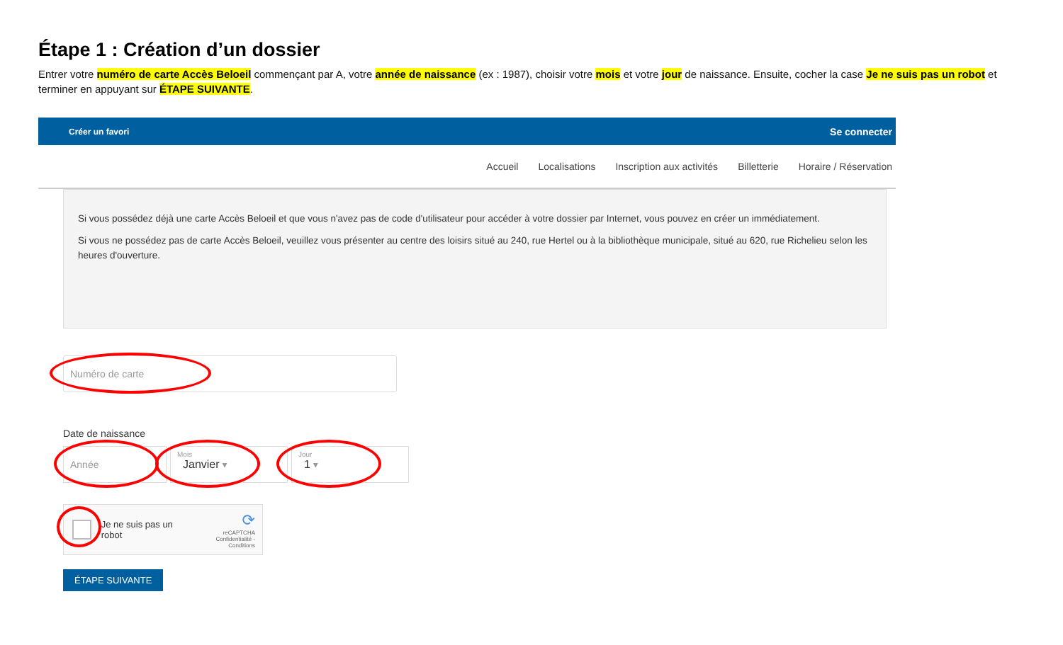Étape 1 : Création d’un dossier
Entrer votre numéro de carte Accès Beloeil commençant par A, votre année de naissance (ex : 1987), choisir votre mois et votre jour de naissance. Ensuite, cocher la case Je ne suis pas un robot et terminer en appuyant sur ÉTAPE SUIVANTE.
Créer un favori Se connecter
Accueil Localisations Inscription aux activités Billetterie Horaire / Réservation
Si vous possédez déjà une carte Accès Beloeil et que vous n'avez pas de code d'utilisateur pour accéder à votre dossier par Internet, vous pouvez en créer un immédiatement.
Si vous ne possédez pas de carte Accès Beloeil, veuillez vous présenter au centre des loisirs situé au 240, rue Hertel ou à la bibliothèque municipale, situé au 620, rue Richelieu selon les heures d'ouverture.
Numéro de carte
Date de naissance
Année
Mois
Janvier ▾
Jour
1 ▾
Je ne suis pas un robot
⟳
reCAPTCHA
Confidentialité - Conditions
ÉTAPE SUIVANTE